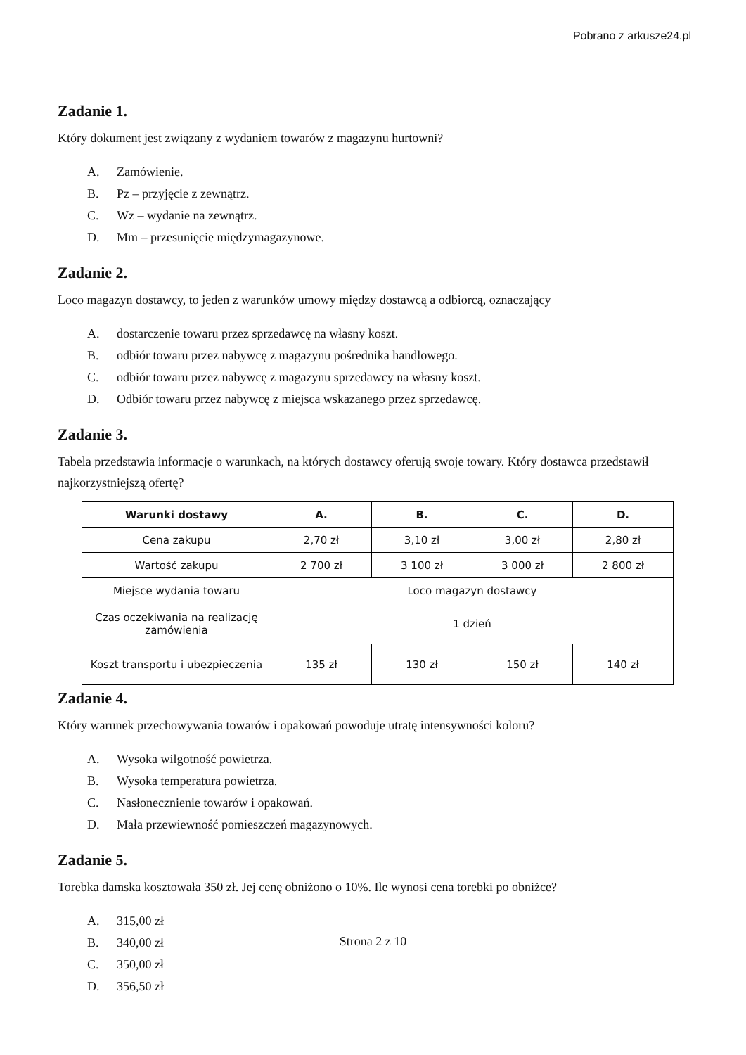Pobrano z arkusze24.pl
Zadanie 1.
Który dokument jest związany z wydaniem towarów z magazynu hurtowni?
A. Zamówienie.
B. Pz – przyjęcie z zewnątrz.
C. Wz – wydanie na zewnątrz.
D. Mm – przesunięcie międzymagazynowe.
Zadanie 2.
Loco magazyn dostawcy, to jeden z warunków umowy między dostawcą a odbiorcą, oznaczający
A. dostarczenie towaru przez sprzedawcę na własny koszt.
B. odbiór towaru przez nabywcę z magazynu pośrednika handlowego.
C. odbiór towaru przez nabywcę z magazynu sprzedawcy na własny koszt.
D. Odbiór towaru przez nabywcę z miejsca wskazanego przez sprzedawcę.
Zadanie 3.
Tabela przedstawia informacje o warunkach, na których dostawcy oferują swoje towary. Który dostawca przedstawił najkorzystniejszą ofertę?
| Warunki dostawy | A. | B. | C. | D. |
| --- | --- | --- | --- | --- |
| Cena zakupu | 2,70 zł | 3,10 zł | 3,00 zł | 2,80 zł |
| Wartość zakupu | 2 700 zł | 3 100 zł | 3 000 zł | 2 800 zł |
| Miejsce wydania towaru | Loco magazyn dostawcy | | | |
| Czas oczekiwania na realizację zamówienia | 1 dzień | | | |
| Koszt transportu i ubezpieczenia | 135 zł | 130 zł | 150 zł | 140 zł |
Zadanie 4.
Który warunek przechowywania towarów i opakowań powoduje utratę intensywności koloru?
A. Wysoka wilgotność powietrza.
B. Wysoka temperatura powietrza.
C. Nasłonecznienie towarów i opakowań.
D. Mała przewiewność pomieszczeń magazynowych.
Zadanie 5.
Torebka damska kosztowała 350 zł. Jej cenę obniżono o 10%. Ile wynosi cena torebki po obniżce?
A. 315,00 zł
B. 340,00 zł
C. 350,00 zł
D. 356,50 zł
Strona 2 z 10